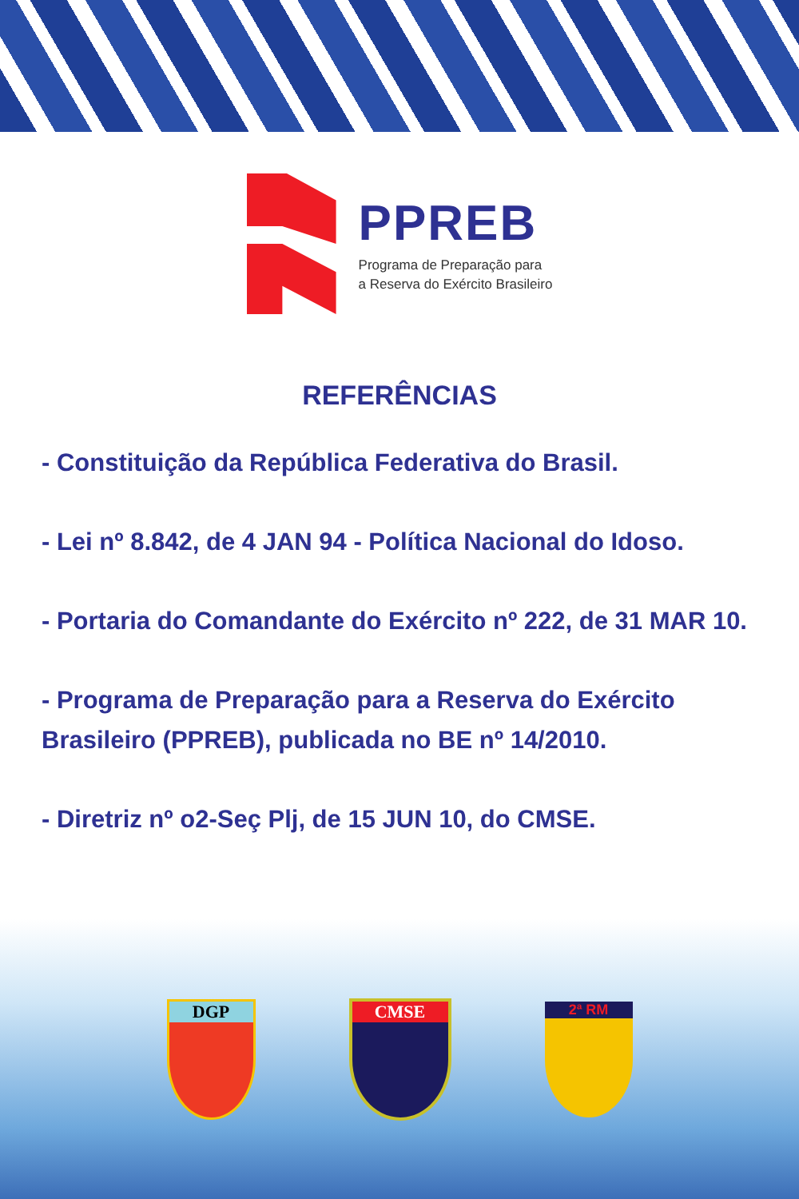PPREB
Programa de Preparação para
a Reserva do Exército Brasileiro
REFERÊNCIAS
- Constituição da República Federativa do Brasil.
- Lei nº 8.842, de 4 JAN 94 - Política Nacional do Idoso.
- Portaria do Comandante do Exército nº 222, de 31 MAR 10.
- Programa de Preparação para a Reserva do Exército Brasileiro (PPREB), publicada no BE nº 14/2010.
- Diretriz nº o2-Seç Plj, de 15 JUN 10, do CMSE.
DGP CMSE
2ª RM